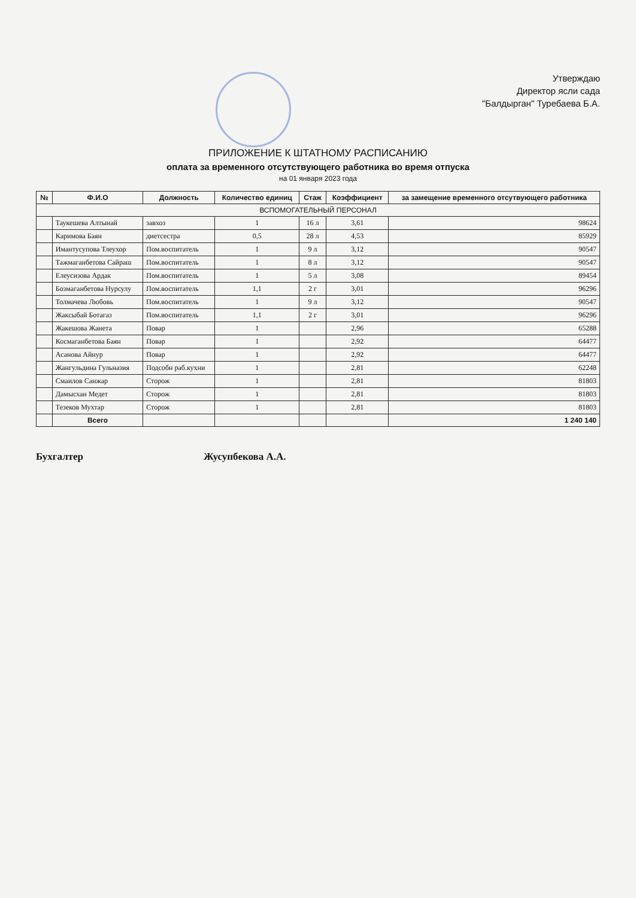Утверждаю
Директор ясли сада
"Балдырган" Туребаева Б.А.
ПРИЛОЖЕНИЕ К ШТАТНОМУ РАСПИСАНИЮ
оплата за временного отсутствующего работника во время отпуска
на 01 января 2023 года
| № | Ф.И.О | Должность | Количество единиц | Стаж | Коэффициент | за замещение временного отсутвующего работника |
| --- | --- | --- | --- | --- | --- | --- |
| ВСПОМОГАТЕЛЬНЫЙ ПЕРСОНАЛ | | | | | | |
| | Таукешева Алтынай | завхоз | 1 | 16 л | 3,61 | 98624 |
| | Каримова Баян | диетсестра | 0,5 | 28 л | 4,53 | 85929 |
| | Имантусупова Тлеухор | Пом.воспитатель | 1 | 9 л | 3,12 | 90547 |
| | Тажмаганбетова Сайраш | Пом.воспитатель | 1 | 8 л | 3,12 | 90547 |
| | Елеусизова Ардак | Пом.воспитатель | 1 | 5 л | 3,08 | 89454 |
| | Бозмаганбетова Нурсулу | Пом.воспитатель | 1,1 | 2 г | 3,01 | 96296 |
| | Толмачева Любовь | Пом.воспитатель | 1 | 9 л | 3,12 | 90547 |
| | Жаксыбай Ботагаз | Пом.воспитатель | 1,1 | 2 г | 3,01 | 96296 |
| | Жакешова Жанета | Повар | 1 | | 2,96 | 65288 |
| | Космаганбетова Баян | Повар | 1 | | 2,92 | 64477 |
| | Асанова Айнур | Повар | 1 | | 2,92 | 64477 |
| | Жангульдина Гульназия | Подсобн раб.кухни | 1 | | 2,81 | 62248 |
| | Смаилов Санжар | Сторож | 1 | | 2,81 | 81803 |
| | Дамысхан Медет | Сторож | 1 | | 2,81 | 81803 |
| | Тезеков Мухтар | Сторож | 1 | | 2,81 | 81803 |
| | Всего | | | | | 1 240 140 |
Бухгалтер Жусупбекова А.А.